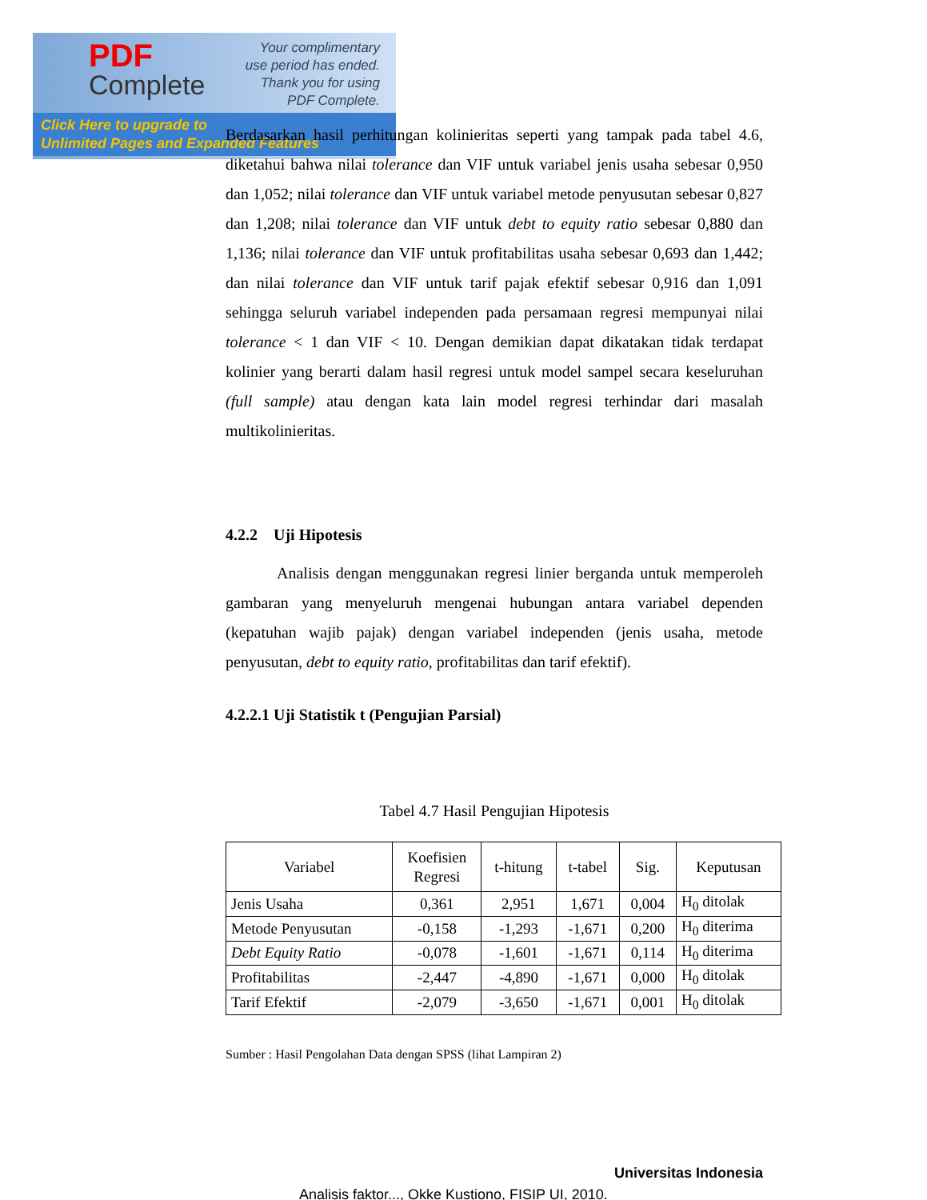PDF
Complete
Your complimentary
use period has ended.
Thank you for using
PDF Complete.
Click Here to upgrade to
Unlimited Pages and Expanded Features
Berdasarkan hasil perhitungan kolinieritas seperti yang tampak pada tabel 4.6, diketahui bahwa nilai tolerance dan VIF untuk variabel jenis usaha sebesar 0,950 dan 1,052; nilai tolerance dan VIF untuk variabel metode penyusutan sebesar 0,827 dan 1,208; nilai tolerance dan VIF untuk debt to equity ratio sebesar 0,880 dan 1,136; nilai tolerance dan VIF untuk profitabilitas usaha sebesar 0,693 dan 1,442; dan nilai tolerance dan VIF untuk tarif pajak efektif sebesar 0,916 dan 1,091 sehingga seluruh variabel independen pada persamaan regresi mempunyai nilai tolerance < 1 dan VIF < 10. Dengan demikian dapat dikatakan tidak terdapat kolinier yang berarti dalam hasil regresi untuk model sampel secara keseluruhan (full sample) atau dengan kata lain model regresi terhindar dari masalah multikolinieritas.
4.2.2 Uji Hipotesis
Analisis dengan menggunakan regresi linier berganda untuk memperoleh gambaran yang menyeluruh mengenai hubungan antara variabel dependen (kepatuhan wajib pajak) dengan variabel independen (jenis usaha, metode penyusutan, debt to equity ratio, profitabilitas dan tarif efektif).
4.2.2.1 Uji Statistik t (Pengujian Parsial)
Tabel 4.7 Hasil Pengujian Hipotesis
| Variabel | Koefisien Regresi | t-hitung | t-tabel | Sig. | Keputusan |
| --- | --- | --- | --- | --- | --- |
| Jenis Usaha | 0,361 | 2,951 | 1,671 | 0,004 | H<sub>0</sub> ditolak |
| Metode Penyusutan | -0,158 | -1,293 | -1,671 | 0,200 | H<sub>0</sub> diterima |
| Debt Equity Ratio | -0,078 | -1,601 | -1,671 | 0,114 | H<sub>0</sub> diterima |
| Profitabilitas | -2,447 | -4,890 | -1,671 | 0,000 | H<sub>0</sub> ditolak |
| Tarif Efektif | -2,079 | -3,650 | -1,671 | 0,001 | H<sub>0</sub> ditolak |
Sumber : Hasil Pengolahan Data dengan SPSS (lihat Lampiran 2)
Universitas Indonesia
Analisis faktor..., Okke Kustiono, FISIP UI, 2010.